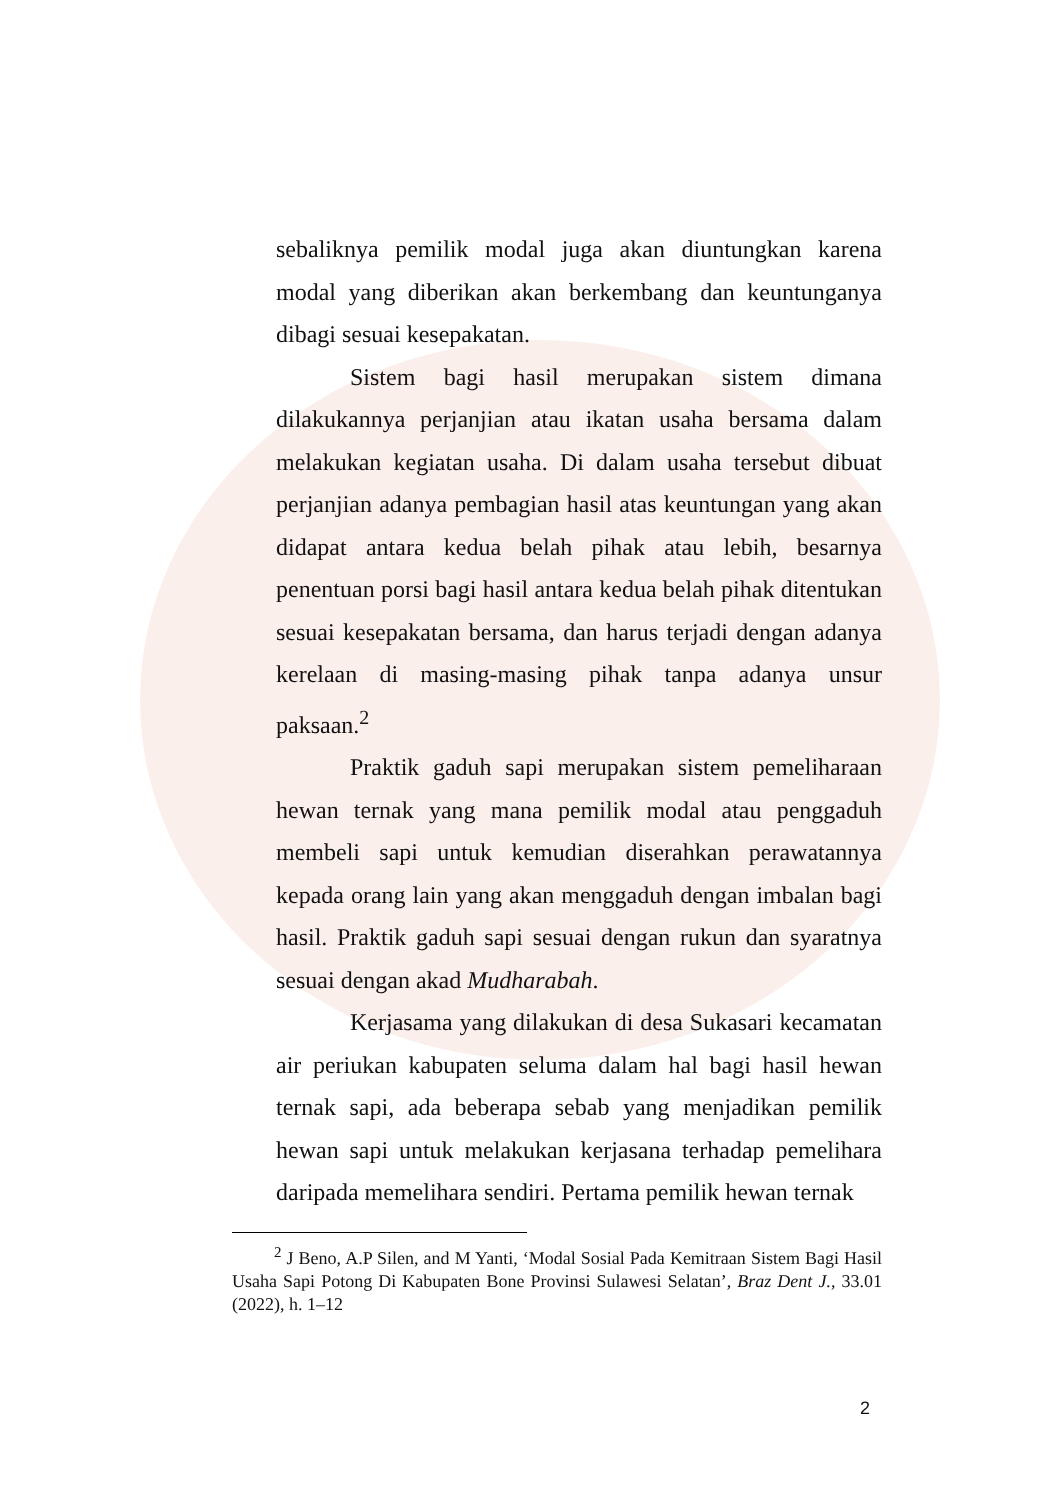sebaliknya pemilik modal juga akan diuntungkan karena modal yang diberikan akan berkembang dan keuntunganya dibagi sesuai kesepakatan.
Sistem bagi hasil merupakan sistem dimana dilakukannya perjanjian atau ikatan usaha bersama dalam melakukan kegiatan usaha. Di dalam usaha tersebut dibuat perjanjian adanya pembagian hasil atas keuntungan yang akan didapat antara kedua belah pihak atau lebih, besarnya penentuan porsi bagi hasil antara kedua belah pihak ditentukan sesuai kesepakatan bersama, dan harus terjadi dengan adanya kerelaan di masing-masing pihak tanpa adanya unsur paksaan.<sup>2</sup>
Praktik gaduh sapi merupakan sistem pemeliharaan hewan ternak yang mana pemilik modal atau penggaduh membeli sapi untuk kemudian diserahkan perawatannya kepada orang lain yang akan menggaduh dengan imbalan bagi hasil. Praktik gaduh sapi sesuai dengan rukun dan syaratnya sesuai dengan akad Mudharabah.
Kerjasama yang dilakukan di desa Sukasari kecamatan air periukan kabupaten seluma dalam hal bagi hasil hewan ternak sapi, ada beberapa sebab yang menjadikan pemilik hewan sapi untuk melakukan kerjasana terhadap pemelihara daripada memelihara sendiri. Pertama pemilik hewan ternak
<sup>2</sup> J Beno, A.P Silen, and M Yanti, ‘Modal Sosial Pada Kemitraan Sistem Bagi Hasil Usaha Sapi Potong Di Kabupaten Bone Provinsi Sulawesi Selatan’, Braz Dent J., 33.01 (2022), h. 1–12
2